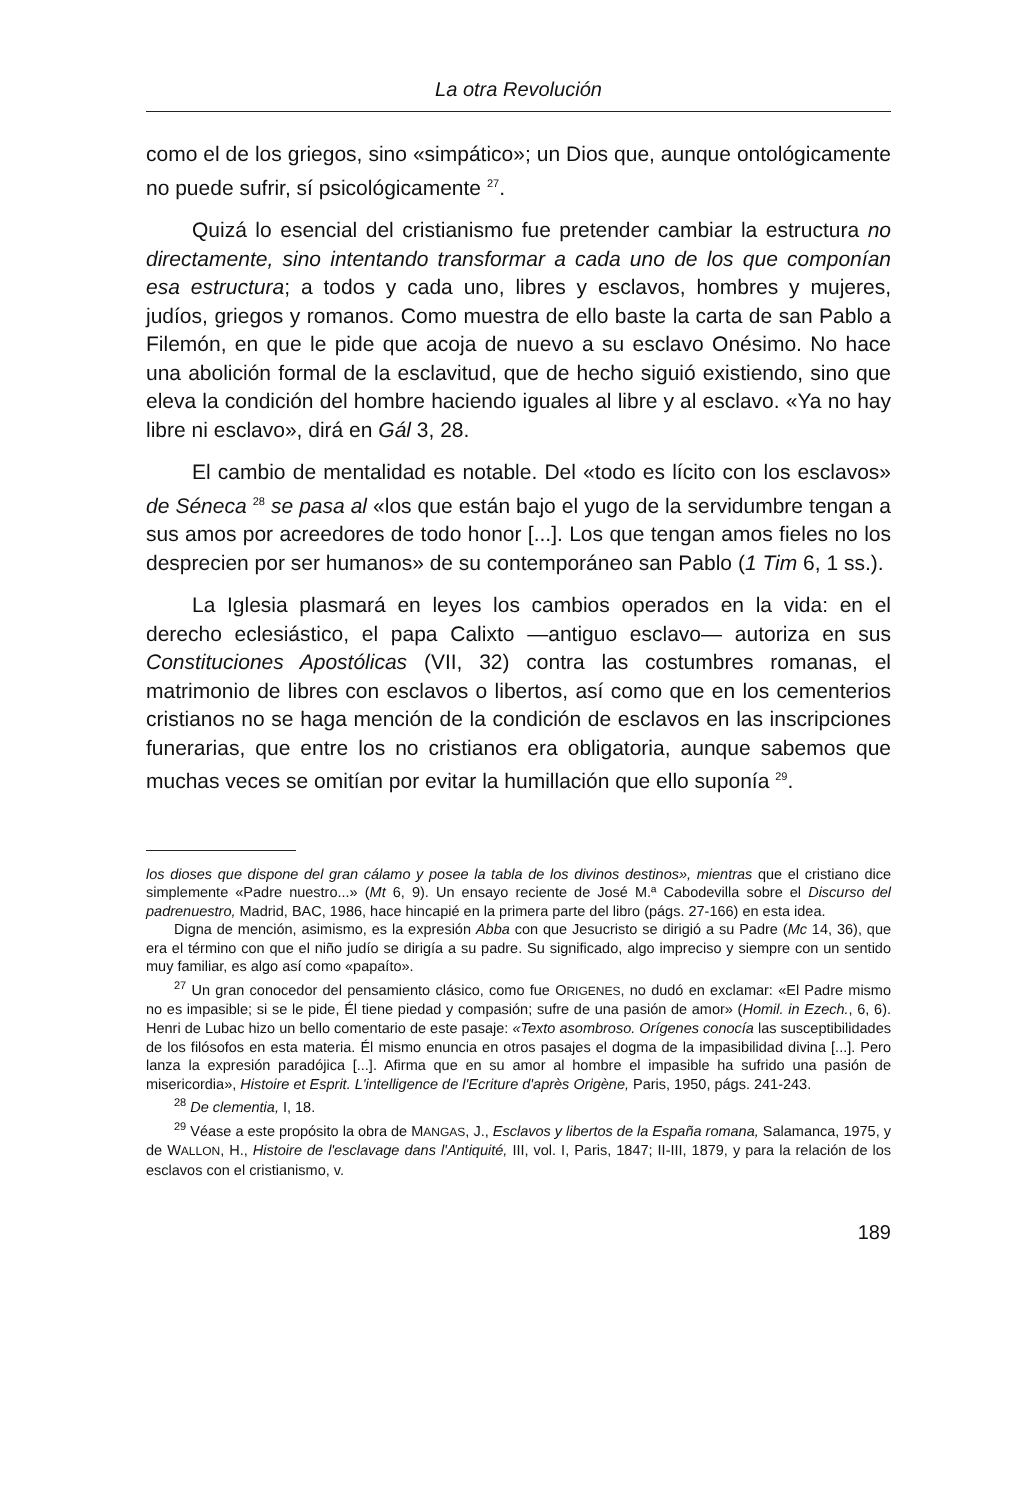La otra Revolución
como el de los griegos, sino «simpático»; un Dios que, aunque ontológicamente no puede sufrir, sí psicológicamente <sup>27</sup>.
Quizá lo esencial del cristianismo fue pretender cambiar la estructura no directamente, sino intentando transformar a cada uno de los que componían esa estructura; a todos y cada uno, libres y esclavos, hombres y mujeres, judíos, griegos y romanos. Como muestra de ello baste la carta de san Pablo a Filemón, en que le pide que acoja de nuevo a su esclavo Onésimo. No hace una abolición formal de la esclavitud, que de hecho siguió existiendo, sino que eleva la condición del hombre haciendo iguales al libre y al esclavo. «Ya no hay libre ni esclavo», dirá en Gál 3, 28.
El cambio de mentalidad es notable. Del «todo es lícito con los esclavos» de Séneca <sup>28</sup> se pasa al «los que están bajo el yugo de la servidumbre tengan a sus amos por acreedores de todo honor [...]. Los que tengan amos fieles no los desprecien por ser humanos» de su contemporáneo san Pablo (1 Tim 6, 1 ss.).
La Iglesia plasmará en leyes los cambios operados en la vida: en el derecho eclesiástico, el papa Calixto —antiguo esclavo— autoriza en sus Constituciones Apostólicas (VII, 32) contra las costumbres romanas, el matrimonio de libres con esclavos o libertos, así como que en los cementerios cristianos no se haga mención de la condición de esclavos en las inscripciones funerarias, que entre los no cristianos era obligatoria, aunque sabemos que muchas veces se omitían por evitar la humillación que ello suponía <sup>29</sup>.
los dioses que dispone del gran cálamo y posee la tabla de los divinos destinos», mientras que el cristiano dice simplemente «Padre nuestro...» (Mt 6, 9). Un ensayo reciente de José M.ª Cabodevilla sobre el Discurso del padrenuestro, Madrid, BAC, 1986, hace hincapié en la primera parte del libro (págs. 27-166) en esta idea.
Digna de mención, asimismo, es la expresión Abba con que Jesucristo se dirigió a su Padre (Mc 14, 36), que era el término con que el niño judío se dirigía a su padre. Su significado, algo impreciso y siempre con un sentido muy familiar, es algo así como «papaíto».
<sup>27</sup> Un gran conocedor del pensamiento clásico, como fue ORIGENES, no dudó en exclamar: «El Padre mismo no es impasible; si se le pide, Él tiene piedad y compasión; sufre de una pasión de amor» (Homil. in Ezech., 6, 6). Henri de Lubac hizo un bello comentario de este pasaje: «Texto asombroso. Orígenes conocía las susceptibilidades de los filósofos en esta materia. Él mismo enuncia en otros pasajes el dogma de la impasibilidad divina [...]. Pero lanza la expresión paradójica [...]. Afirma que en su amor al hombre el impasible ha sufrido una pasión de misericordia», Histoire et Esprit. L'intelligence de l'Ecriture d'après Origène, Paris, 1950, págs. 241-243.
<sup>28</sup> De clementia, I, 18.
<sup>29</sup> Véase a este propósito la obra de MANGAS, J., Esclavos y libertos de la España romana, Salamanca, 1975, y de WALLON, H., Histoire de l'esclavage dans l'Antiquité, III, vol. I, Paris, 1847; II-III, 1879, y para la relación de los esclavos con el cristianismo, v.
189